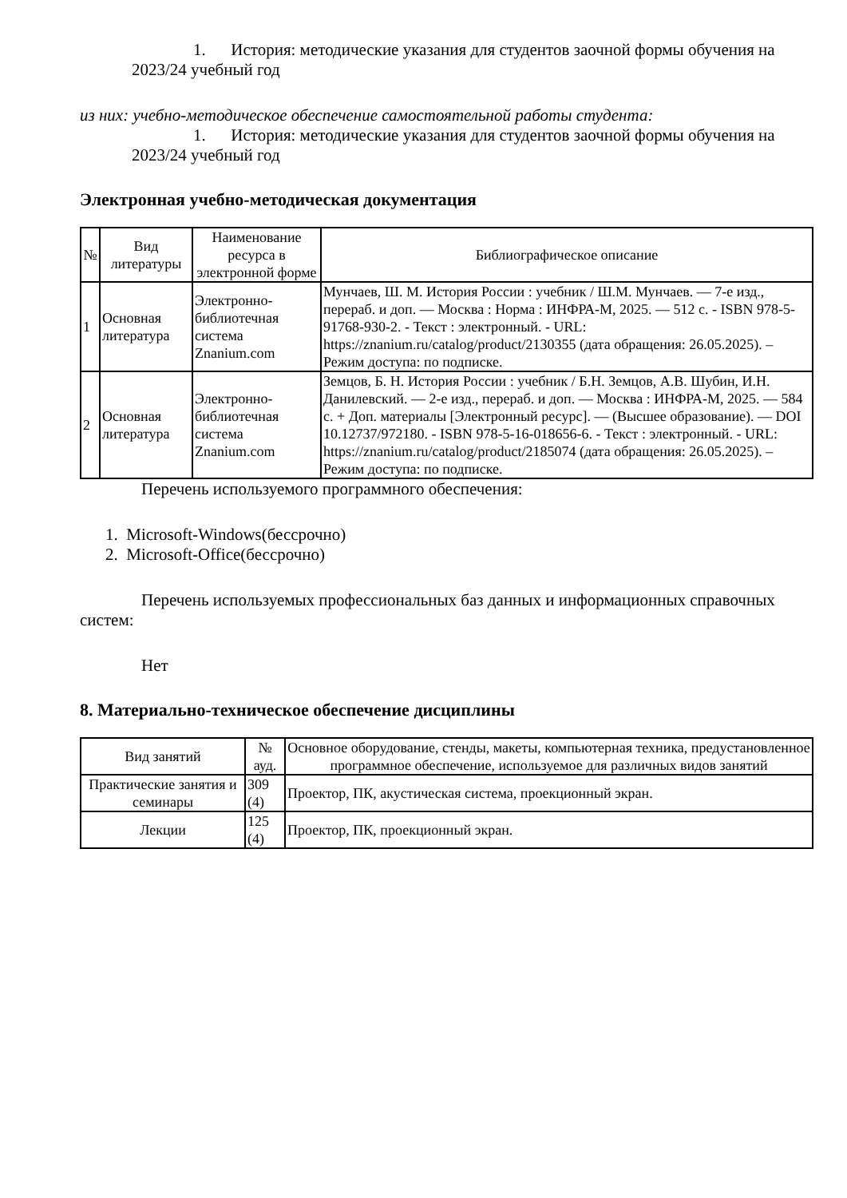1. История: методические указания для студентов заочной формы обучения на 2023/24 учебный год
из них: учебно-методическое обеспечение самостоятельной работы студента:
1. История: методические указания для студентов заочной формы обучения на 2023/24 учебный год
Электронная учебно-методическая документация
| № | Вид литературы | Наименование ресурса в электронной форме | Библиографическое описание |
| --- | --- | --- | --- |
| 1 | Основная литература | Электронно-библиотечная система Znanium.com | Мунчаев, Ш. М. История России : учебник / Ш.М. Мунчаев. — 7-е изд., перераб. и доп. — Москва : Норма : ИНФРА-М, 2025. — 512 с. - ISBN 978-5-91768-930-2. - Текст : электронный. - URL: https://znanium.ru/catalog/product/2130355 (дата обращения: 26.05.2025). – Режим доступа: по подписке. |
| 2 | Основная литература | Электронно-библиотечная система Znanium.com | Земцов, Б. Н. История России : учебник / Б.Н. Земцов, А.В. Шубин, И.Н. Данилевский. — 2-е изд., перераб. и доп. — Москва : ИНФРА-М, 2025. — 584 с. + Доп. материалы [Электронный ресурс]. — (Высшее образование). — DOI 10.12737/972180. - ISBN 978-5-16-018656-6. - Текст : электронный. - URL: https://znanium.ru/catalog/product/2185074 (дата обращения: 26.05.2025). – Режим доступа: по подписке. |
Перечень используемого программного обеспечения:
1. Microsoft-Windows(бессрочно)
2. Microsoft-Office(бессрочно)
Перечень используемых профессиональных баз данных и информационных справочных систем:
Нет
8. Материально-техническое обеспечение дисциплины
| Вид занятий | № ауд. | Основное оборудование, стенды, макеты, компьютерная техника, предустановленное программное обеспечение, используемое для различных видов занятий |
| Практические занятия и семинары | 309 (4) | Проектор, ПК, акустическая система, проекционный экран. |
| Лекции | 125 (4) | Проектор, ПК, проекционный экран. |